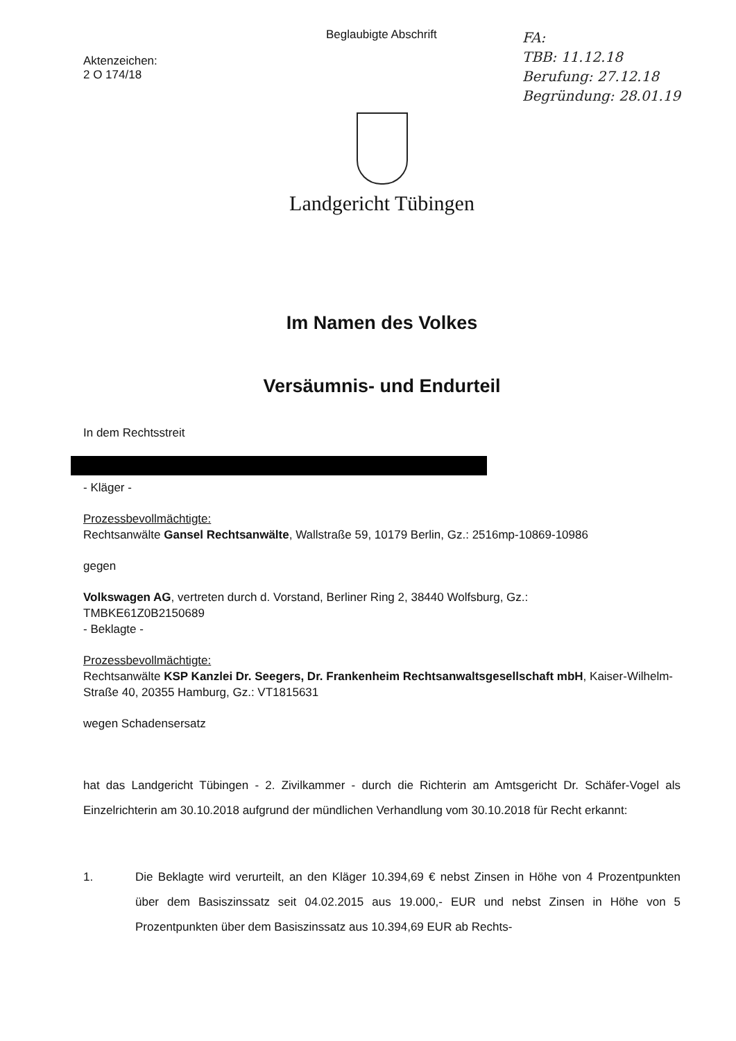Aktenzeichen:
2 O 174/18
Beglaubigte Abschrift
FA:
TBB: 11.12.18
Berufung: 27.12.18
Begründung: 28.01.19
Landgericht Tübingen
Im Namen des Volkes
Versäumnis- und Endurteil
In dem Rechtsstreit
- Kläger -
Prozessbevollmächtigte:
Rechtsanwälte Gansel Rechtsanwälte, Wallstraße 59, 10179 Berlin, Gz.: 2516mp-10869-10986
gegen
Volkswagen AG, vertreten durch d. Vorstand, Berliner Ring 2, 38440 Wolfsburg, Gz.:
TMBKE61Z0B2150689
- Beklagte -
Prozessbevollmächtigte:
Rechtsanwälte KSP Kanzlei Dr. Seegers, Dr. Frankenheim Rechtsanwaltsgesellschaft mbH, Kaiser-Wilhelm-Straße 40, 20355 Hamburg, Gz.: VT1815631
wegen Schadensersatz
hat das Landgericht Tübingen - 2. Zivilkammer - durch die Richterin am Amtsgericht Dr. Schäfer-Vogel als Einzelrichterin am 30.10.2018 aufgrund der mündlichen Verhandlung vom 30.10.2018 für Recht erkannt:
1. Die Beklagte wird verurteilt, an den Kläger 10.394,69 € nebst Zinsen in Höhe von 4 Prozentpunkten über dem Basiszinssatz seit 04.02.2015 aus 19.000,- EUR und nebst Zinsen in Höhe von 5 Prozentpunkten über dem Basiszinssatz aus 10.394,69 EUR ab Rechts-